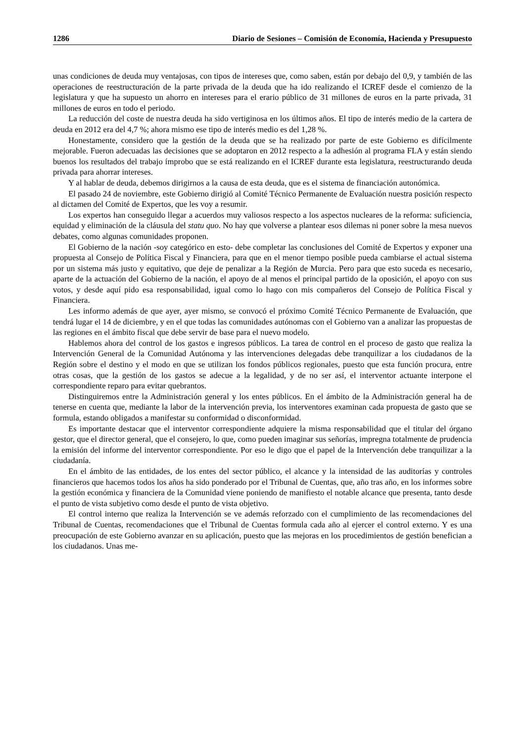1286 Diario de Sesiones – Comisión de Economía, Hacienda y Presupuesto
unas condiciones de deuda muy ventajosas, con tipos de intereses que, como saben, están por debajo del 0,9, y también de las operaciones de reestructuración de la parte privada de la deuda que ha ido realizando el ICREF desde el comienzo de la legislatura y que ha supuesto un ahorro en intereses para el erario público de 31 millones de euros en la parte privada, 31 millones de euros en todo el periodo.
La reducción del coste de nuestra deuda ha sido vertiginosa en los últimos años. El tipo de interés medio de la cartera de deuda en 2012 era del 4,7 %; ahora mismo ese tipo de interés medio es del 1,28 %.
Honestamente, considero que la gestión de la deuda que se ha realizado por parte de este Gobierno es difícilmente mejorable. Fueron adecuadas las decisiones que se adoptaron en 2012 respecto a la adhesión al programa FLA y están siendo buenos los resultados del trabajo ímprobo que se está realizando en el ICREF durante esta legislatura, reestructurando deuda privada para ahorrar intereses.
Y al hablar de deuda, debemos dirigirnos a la causa de esta deuda, que es el sistema de financiación autonómica.
El pasado 24 de noviembre, este Gobierno dirigió al Comité Técnico Permanente de Evaluación nuestra posición respecto al dictamen del Comité de Expertos, que les voy a resumir.
Los expertos han conseguido llegar a acuerdos muy valiosos respecto a los aspectos nucleares de la reforma: suficiencia, equidad y eliminación de la cláusula del statu quo. No hay que volverse a plantear esos dilemas ni poner sobre la mesa nuevos debates, como algunas comunidades proponen.
El Gobierno de la nación -soy categórico en esto- debe completar las conclusiones del Comité de Expertos y exponer una propuesta al Consejo de Política Fiscal y Financiera, para que en el menor tiempo posible pueda cambiarse el actual sistema por un sistema más justo y equitativo, que deje de penalizar a la Región de Murcia. Pero para que esto suceda es necesario, aparte de la actuación del Gobierno de la nación, el apoyo de al menos el principal partido de la oposición, el apoyo con sus votos, y desde aquí pido esa responsabilidad, igual como lo hago con mis compañeros del Consejo de Política Fiscal y Financiera.
Les informo además de que ayer, ayer mismo, se convocó el próximo Comité Técnico Permanente de Evaluación, que tendrá lugar el 14 de diciembre, y en el que todas las comunidades autónomas con el Gobierno van a analizar las propuestas de las regiones en el ámbito fiscal que debe servir de base para el nuevo modelo.
Hablemos ahora del control de los gastos e ingresos públicos. La tarea de control en el proceso de gasto que realiza la Intervención General de la Comunidad Autónoma y las intervenciones delegadas debe tranquilizar a los ciudadanos de la Región sobre el destino y el modo en que se utilizan los fondos públicos regionales, puesto que esta función procura, entre otras cosas, que la gestión de los gastos se adecue a la legalidad, y de no ser así, el interventor actuante interpone el correspondiente reparo para evitar quebrantos.
Distinguiremos entre la Administración general y los entes públicos. En el ámbito de la Administración general ha de tenerse en cuenta que, mediante la labor de la intervención previa, los interventores examinan cada propuesta de gasto que se formula, estando obligados a manifestar su conformidad o disconformidad.
Es importante destacar que el interventor correspondiente adquiere la misma responsabilidad que el titular del órgano gestor, que el director general, que el consejero, lo que, como pueden imaginar sus señorías, impregna totalmente de prudencia la emisión del informe del interventor correspondiente. Por eso le digo que el papel de la Intervención debe tranquilizar a la ciudadanía.
En el ámbito de las entidades, de los entes del sector público, el alcance y la intensidad de las auditorías y controles financieros que hacemos todos los años ha sido ponderado por el Tribunal de Cuentas, que, año tras año, en los informes sobre la gestión económica y financiera de la Comunidad viene poniendo de manifiesto el notable alcance que presenta, tanto desde el punto de vista subjetivo como desde el punto de vista objetivo.
El control interno que realiza la Intervención se ve además reforzado con el cumplimiento de las recomendaciones del Tribunal de Cuentas, recomendaciones que el Tribunal de Cuentas formula cada año al ejercer el control externo. Y es una preocupación de este Gobierno avanzar en su aplicación, puesto que las mejoras en los procedimientos de gestión benefician a los ciudadanos. Unas me-